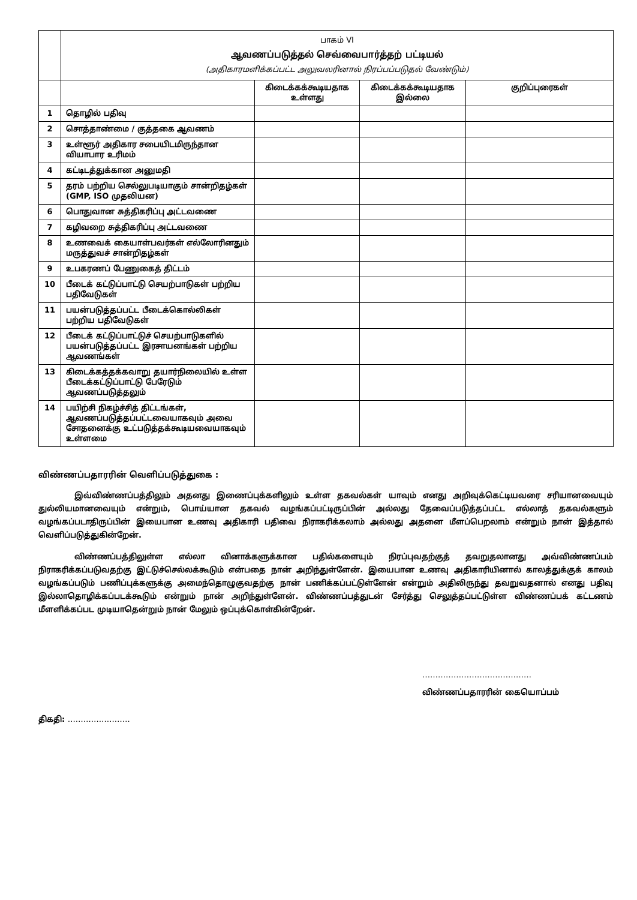| | பாகம் VI ஆவணப்படுத்தல் செவ்வைபார்த்தற் பட்டியல் (அதிகாரமளிக்கப்பட்ட அலுவலரினால் நிரப்பப்படுதல் வேண்டும்) | | | |
| | | கிடைக்கக்கூடியதாக உள்ளது | கிடைக்கக்கூடியதாக இல்லை | குறிப்புரைகள் |
| 1 | தொழில் பதிவு | | | |
| 2 | சொத்தாண்மை / குத்தகை ஆவணம் | | | |
| 3 | உள்ளூர் அதிகார சபையிடமிருந்தான வியாபார உரிமம் | | | |
| 4 | கட்டிடத்துக்கான அனுமதி | | | |
| 5 | தரம் பற்றிய செல்லுபடியாகும் சான்றிதழ்கள் (GMP, ISO முதலியன) | | | |
| 6 | பொதுவான சுத்திகரிப்பு அட்டவணை | | | |
| 7 | கழிவறை சுத்திகரிப்பு அட்டவணை | | | |
| 8 | உணவைக் கையாள்பவர்கள் எல்லோரினதும் மருத்துவச் சான்றிதழ்கள் | | | |
| 9 | உபகரணப் பேணுகைத் திட்டம் | | | |
| 10 | பீடைக் கட்டுப்பாட்டு செயற்பாடுகள் பற்றிய பதிவேடுகள் | | | |
| 11 | பயன்படுத்தப்பட்ட பீடைக்கொல்லிகள் பற்றிய பதிவேடுகள் | | | |
| 12 | பீடைக் கட்டுப்பாட்டுச் செயற்பாடுகளில் பயன்படுத்தப்பட்ட இரசாயனங்கள் பற்றிய ஆவணங்கள் | | | |
| 13 | கிடைக்கத்தக்கவாறு தயார்நிலையில் உள்ள பீடைக்கட்டுப்பாட்டு பேரேடும் ஆவணப்படுத்தலும் | | | |
| 14 | பயிற்சி நிகழ்ச்சித் திட்டங்கள், ஆவணப்படுத்தப்பட்டவையாகவும் அவை சோதனைக்கு உட்படுத்தக்கூடியவையாகவும் உள்ளமை | | | |
விண்ணப்பதாரரின் வெளிப்படுத்துகை :
இவ்விண்ணப்பத்திலும் அதனது இணைப்புக்களிலும் உள்ள தகவல்கள் யாவும் எனது அறிவுக்கெட்டியவரை சரியானவையும் துல்லியமானவையும் என்றும், பொய்யான தகவல் வழங்கப்பட்டிருப்பின் அல்லது தேவைப்படுத்தப்பட்ட எல்லாத் தகவல்களும் வழங்கப்படாதிருப்பின் இயைபான உணவு அதிகாரி பதிவை நிராகரிக்கலாம் அல்லது அதனை மீளப்பெறலாம் என்றும் நான் இத்தால் வெளிப்படுத்துகின்றேன்.
விண்ணப்பத்திலுள்ள எல்லா வினாக்களுக்கான பதில்களையும் நிரப்புவதற்குத் தவறுதலானது அவ்விண்ணப்பம் நிராகரிக்கப்படுவதற்கு இட்டுச்செல்லக்கூடும் என்பதை நான் அறிந்துள்ளேன். இயைபான உணவு அதிகாரியினால் காலத்துக்குக் காலம் வழங்கப்படும் பணிப்புக்களுக்கு அமைந்தொழுகுவதற்கு நான் பணிக்கப்பட்டுள்ளேன் என்றும் அதிலிருந்து தவறுவதனால் எனது பதிவு இல்லாதொழிக்கப்படக்கூடும் என்றும் நான் அறிந்துள்ளேன். விண்ணப்பத்துடன் சேர்த்து செலுத்தப்பட்டுள்ள விண்ணப்பக் கட்டணம் மீளளிக்கப்பட முடியாதென்றும் நான் மேலும் ஒப்புக்கொள்கின்றேன்.
……………………………………
விண்ணப்பதாரரின் கையொப்பம்
திகதி: ……………………